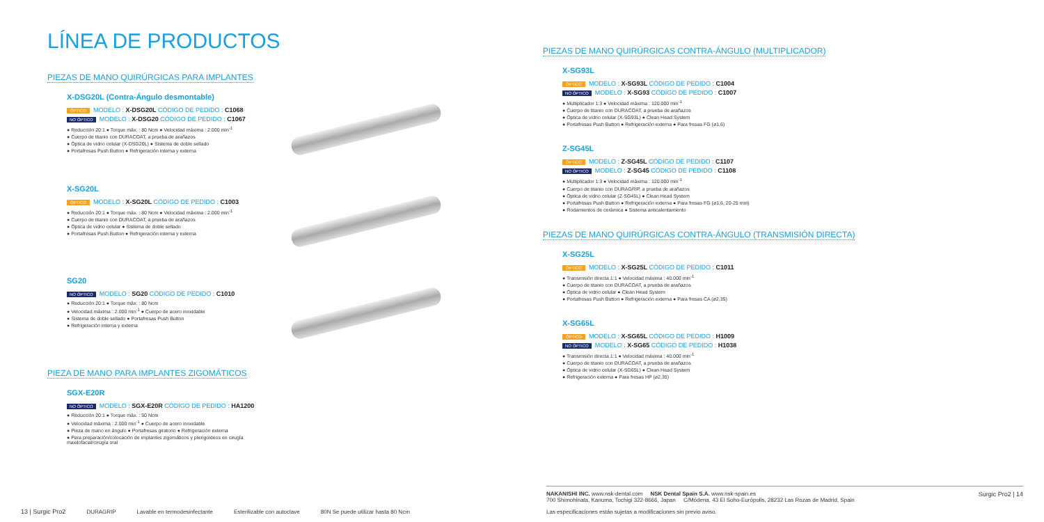LÍNEA DE PRODUCTOS
PIEZAS DE MANO QUIRÚRGICAS PARA IMPLANTES
X-DSG20L (Contra-Ángulo desmontable)
ÓPTICO MODELO : X-DSG20L CÓDIGO DE PEDIDO : C1068
NO ÓPTICO MODELO : X-DSG20 CÓDIGO DE PEDIDO : C1067
● Reducción 20:1 ● Torque máx. : 80 Ncm ● Velocidad máxima : 2.000 min<sup>-1</sup>
● Cuerpo de titanio con DURACOAT, a prueba de arañazos
● Óptica de vidrio celular (X-DSG20L) ● Sistema de doble sellado
● Portafresas Push Button ● Refrigeración interna y externa
X-SG20L
ÓPTICO MODELO : X-SG20L CÓDIGO DE PEDIDO : C1003
● Reducción 20:1 ● Torque máx. : 80 Ncm ● Velocidad máxima : 2.000 min<sup>-1</sup>
● Cuerpo de titanio con DURACOAT, a prueba de arañazos
● Óptica de vidrio celular ● Sistema de doble sellado
● Portafresas Push Button ● Refrigeración interna y externa
SG20
NO ÓPTICO MODELO : SG20 CÓDIGO DE PEDIDO : C1010
● Reducción 20:1 ● Torque máx. : 80 Ncm
● Velocidad máxima : 2.000 min<sup>-1</sup> ● Cuerpo de acero inoxidable
● Sistema de doble sellado ● Portafresas Push Button
● Refrigeración interna y externa
PIEZA DE MANO PARA IMPLANTES ZIGOMÁTICOS
SGX-E20R
NO ÓPTICO MODELO : SGX-E20R CÓDIGO DE PEDIDO : HA1200
● Reducción 20:1 ● Torque máx. : 50 Ncm
● Velocidad máxima : 2.000 min<sup>-1</sup> ● Cuerpo de acero inoxidable
● Pieza de mano en ángulo ● Portafresas giratorio ● Refrigeración externa
● Para preparación/colocación de implantes zigomáticos y pterigoideos en cirugía maxilofacial/cirugía oral
13 | Surgic Pro2 DURAGRIP Lavable en termodesinfectante Esterilizable con autoclave 80N Se puede utilizar hasta 80 Ncm
PIEZAS DE MANO QUIRÚRGICAS CONTRA-ÁNGULO (MULTIPLICADOR)
X-SG93L
ÓPTICO MODELO : X-SG93L CÓDIGO DE PEDIDO : C1004
NO ÓPTICO MODELO : X-SG93 CÓDIGO DE PEDIDO : C1007
● Multiplicador 1:3 ● Velocidad máxima : 120.000 min<sup>-1</sup>
● Cuerpo de titanio con DURACOAT, a prueba de arañazos
● Óptica de vidrio celular (X-SG93L) ● Clean Head System
● Portafresas Push Button ● Refrigeración externa ● Para fresas FG (ø1,6)
Z-SG45L
ÓPTICO MODELO : Z-SG45L CÓDIGO DE PEDIDO : C1107
NO ÓPTICO MODELO : Z-SG45 CÓDIGO DE PEDIDO : C1108
● Multiplicador 1:3 ● Velocidad máxima : 120.000 min<sup>-1</sup>
● Cuerpo de titanio con DURAGRIP, a prueba de arañazos
● Óptica de vidrio celular (Z-SG45L) ● Clean Head System
● Portafresas Push Button ● Refrigeración externa ● Para fresas FG (ø1,6, 20-25 mm)
● Rodamientos de cerámica ● Sistema anticalentamiento
PIEZAS DE MANO QUIRÚRGICAS CONTRA-ÁNGULO (TRANSMISIÓN DIRECTA)
X-SG25L
ÓPTICO MODELO : X-SG25L CÓDIGO DE PEDIDO : C1011
● Transmisión directa 1:1 ● Velocidad máxima : 40.000 min<sup>-1</sup>
● Cuerpo de titanio con DURACOAT, a prueba de arañazos
● Óptica de vidrio celular ● Clean Head System
● Portafresas Push Button ● Refrigeración externa ● Para fresas CA (ø2,35)
X-SG65L
ÓPTICO MODELO : X-SG65L CÓDIGO DE PEDIDO : H1009
NO ÓPTICO MODELO : X-SG65 CÓDIGO DE PEDIDO : H1038
● Transmisión directa 1:1 ● Velocidad máxima : 40.000 min<sup>-1</sup>
● Cuerpo de titanio con DURACOAT, a prueba de arañazos
● Óptica de vidrio celular (X-SG65L) ● Clean Head System
● Refrigeración externa ● Para fresas HP (ø2,35)
NAKANISHI INC. www.nsk-dental.com NSK Dental Spain S.A. www.nsk-spain.es Surgic Pro2 | 14
700 Shimohinata, Kanuma, Tochigi 322-8666, Japan C/Módena, 43 El Soho-Európolis, 28232 Las Rozas de Madrid, Spain
Las especificaciones están sujetas a modificaciones sin previo aviso.